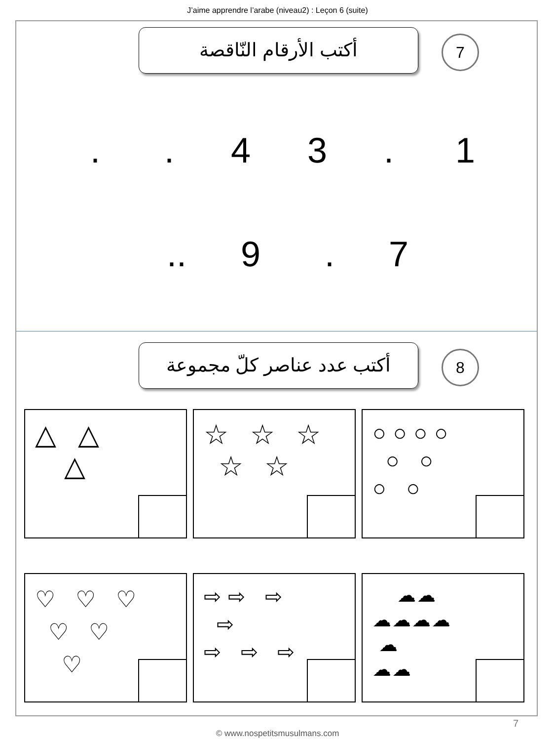J’aime apprendre l’arabe (niveau2) : Leçon 6 (suite)
أكتب الأرقام النّاقصة 7
1 . 3 4 . .
7 . 9 ..
أكتب عدد عناصر كلّ مجموعة
8
△ △
△
☆ ☆ ☆
☆ ☆
○○○○
○ ○
○ ○
♡ ♡ ♡
♡ ♡
♡
⇨⇨ ⇨
⇨
⇨ ⇨ ⇨
☁☁
☁☁☁☁
☁
☁☁
7
© www.nospetitsmusulmans.com